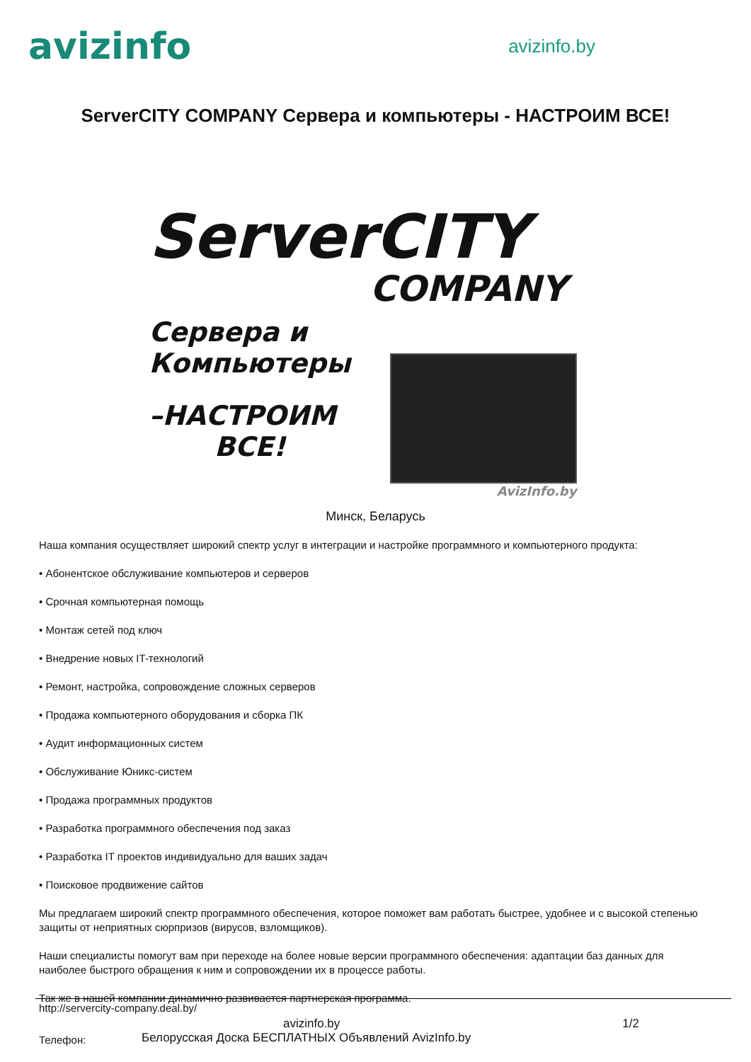avizinfo
avizinfo.by
ServerCITY COMPANY Сервера и компьютеры - НАСТРОИМ ВСЕ!
ServerCITY
COMPANY
Сервера и
Компьютеры
–НАСТРОИМ
ВСЕ!
AvizInfo.by
Минск, Беларусь
Наша компания осуществляет широкий спектр услуг в интеграции и настройке программного и компьютерного продукта:
• Абонентское обслуживание компьютеров и серверов
• Срочная компьютерная помощь
• Монтаж сетей под ключ
• Внедрение новых IT-технологий
• Ремонт, настройка, сопровождение сложных серверов
• Продажа компьютерного оборудования и сборка ПК
• Аудит информационных систем
• Обслуживание Юникс-систем
• Продажа программных продуктов
• Разработка программного обеспечения под заказ
• Разработка IT проектов индивидуально для ваших задач
• Поисковое продвижение сайтов
Мы предлагаем широкий спектр программного обеспечения, которое поможет вам работать быстрее, удобнее и с высокой степенью защиты от неприятных сюрпризов (вирусов, взломщиков).
Наши специалисты помогут вам при переходе на более новые версии программного обеспечения: адаптации баз данных для наиболее быстрого обращения к ним и сопровождении их в процессе работы.
Так же в нашей компании динамично развивается партнерская программа.
http://servercity-company.deal.by/
avizinfo.by 1/2
Телефон: Белорусская Доска БЕСПЛАТНЫХ Объявлений AvizInfo.by